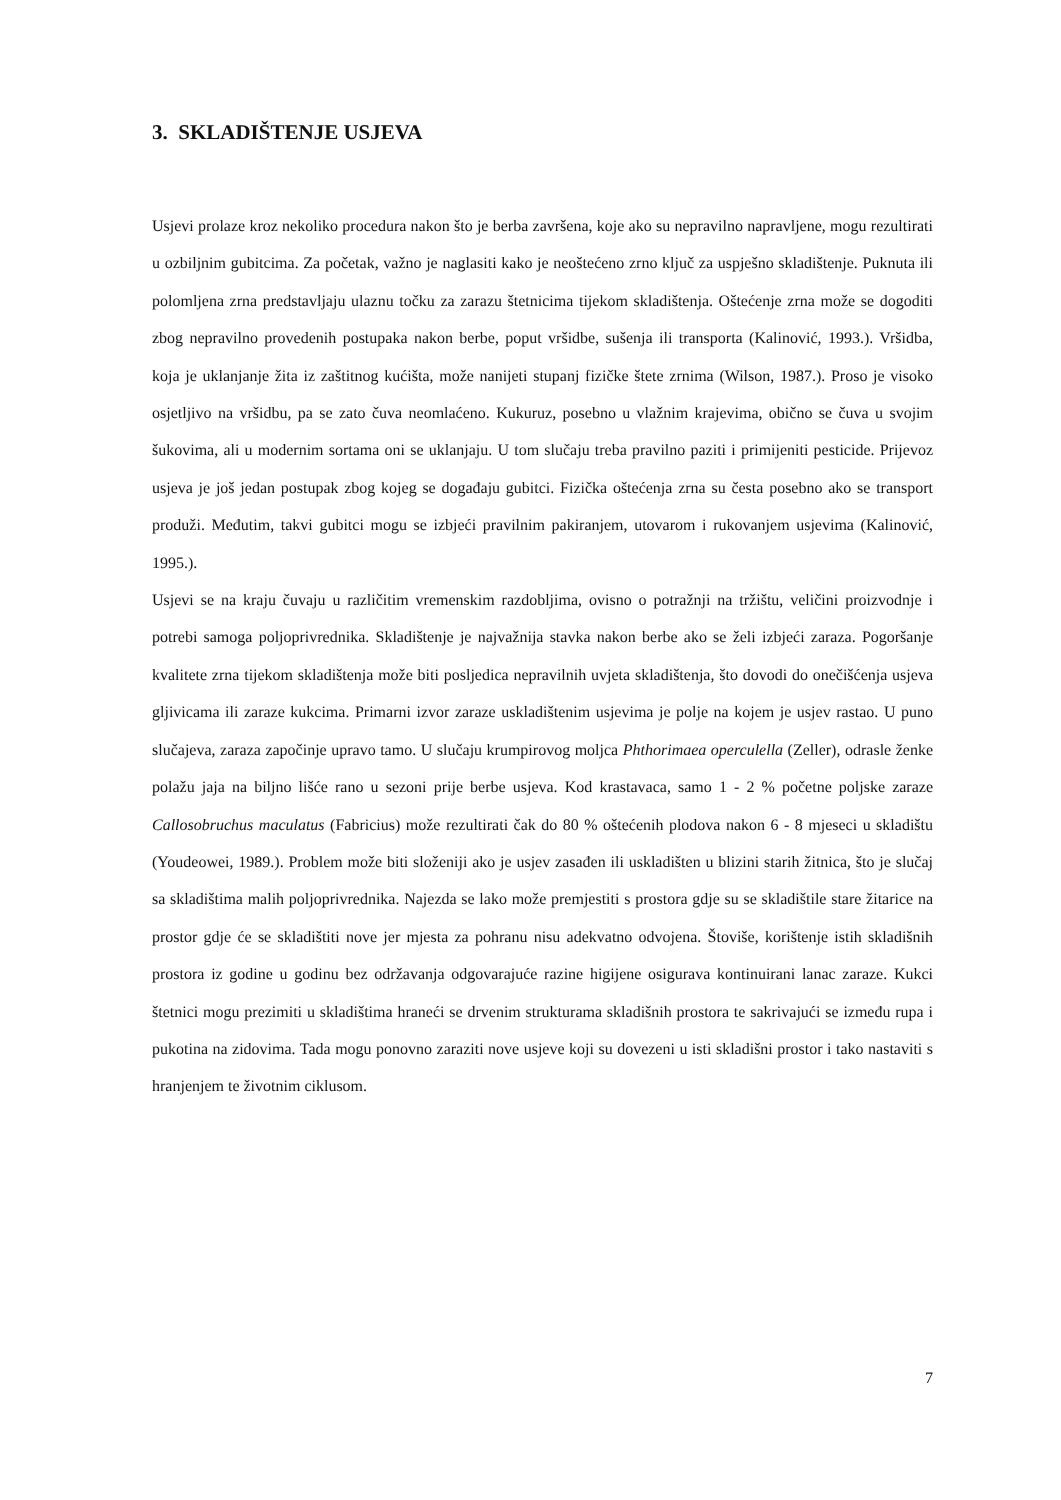3. SKLADIŠTENJE USJEVA
Usjevi prolaze kroz nekoliko procedura nakon što je berba završena, koje ako su nepravilno napravljene, mogu rezultirati u ozbiljnim gubitcima. Za početak, važno je naglasiti kako je neoštećeno zrno ključ za uspješno skladištenje. Puknuta ili polomljena zrna predstavljaju ulaznu točku za zarazu štetnicima tijekom skladištenja. Oštećenje zrna može se dogoditi zbog nepravilno provedenih postupaka nakon berbe, poput vršidbe, sušenja ili transporta (Kalinović, 1993.). Vršidba, koja je uklanjanje žita iz zaštitnog kućišta, može nanijeti stupanj fizičke štete zrnima (Wilson, 1987.). Proso je visoko osjetljivo na vršidbu, pa se zato čuva neomlaćeno. Kukuruz, posebno u vlažnim krajevima, obično se čuva u svojim šukovima, ali u modernim sortama oni se uklanjaju. U tom slučaju treba pravilno paziti i primijeniti pesticide. Prijevoz usjeva je još jedan postupak zbog kojeg se događaju gubitci. Fizička oštećenja zrna su česta posebno ako se transport produži. Međutim, takvi gubitci mogu se izbjeći pravilnim pakiranjem, utovarom i rukovanjem usjevima (Kalinović, 1995.).
Usjevi se na kraju čuvaju u različitim vremenskim razdobljima, ovisno o potražnji na tržištu, veličini proizvodnje i potrebi samoga poljoprivrednika. Skladištenje je najvažnija stavka nakon berbe ako se želi izbjeći zaraza. Pogoršanje kvalitete zrna tijekom skladištenja može biti posljedica nepravilnih uvjeta skladištenja, što dovodi do onečišćenja usjeva gljivicama ili zaraze kukcima. Primarni izvor zaraze uskladištenim usjevima je polje na kojem je usjev rastao. U puno slučajeva, zaraza započinje upravo tamo. U slučaju krumpirovog moljca Phthorimaea operculella (Zeller), odrasle ženke polažu jaja na biljno lišće rano u sezoni prije berbe usjeva. Kod krastavaca, samo 1 - 2 % početne poljske zaraze Callosobruchus maculatus (Fabricius) može rezultirati čak do 80 % oštećenih plodova nakon 6 - 8 mjeseci u skladištu (Youdeowei, 1989.). Problem može biti složeniji ako je usjev zasađen ili uskladišten u blizini starih žitnica, što je slučaj sa skladištima malih poljoprivrednika. Najezda se lako može premjestiti s prostora gdje su se skladištile stare žitarice na prostor gdje će se skladištiti nove jer mjesta za pohranu nisu adekvatno odvojena. Štoviše, korištenje istih skladišnih prostora iz godine u godinu bez održavanja odgovarajuće razine higijene osigurava kontinuirani lanac zaraze. Kukci štetnici mogu prezimiti u skladištima hraneći se drvenim strukturama skladišnih prostora te sakrivajući se između rupa i pukotina na zidovima. Tada mogu ponovno zaraziti nove usjeve koji su dovezeni u isti skladišni prostor i tako nastaviti s hranjenjem te životnim ciklusom.
7